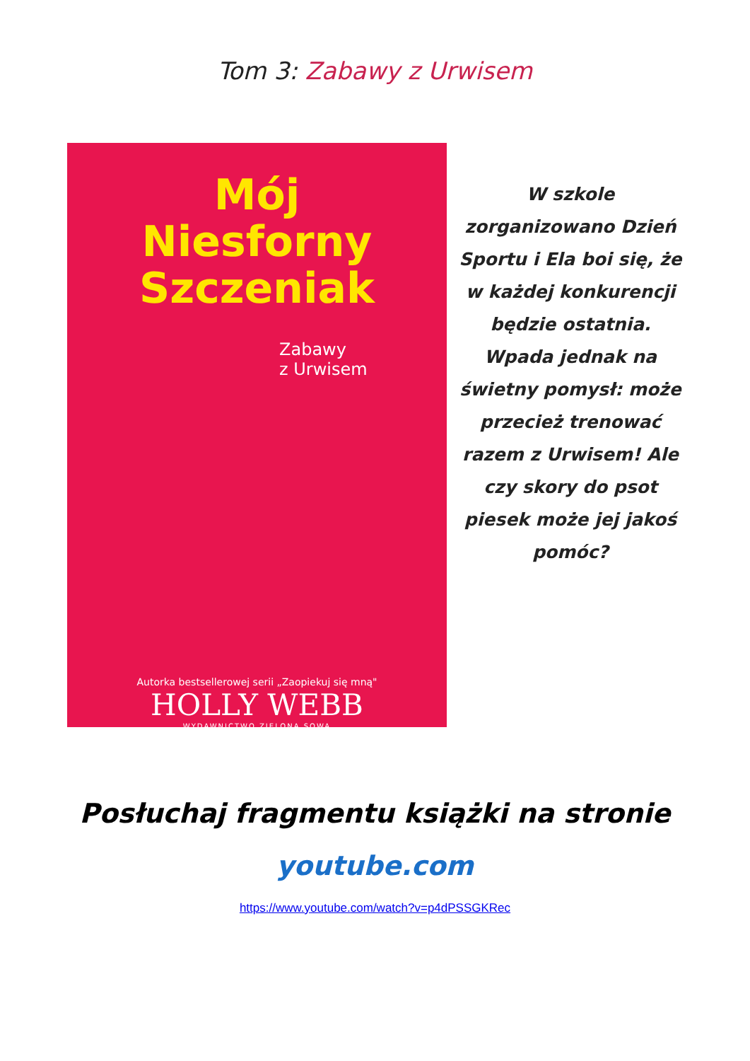Tom 3: Zabawy z Urwisem
Mój
Niesforny
Szczeniak
Zabawy
z Urwisem
Autorka bestsellerowej serii „Zaopiekuj się mną"
HOLLY WEBB
WYDAWNICTWO ZIELONA SOWA
W szkole zorganizowano Dzień Sportu i Ela boi się, że w każdej konkurencji będzie ostatnia. Wpada jednak na świetny pomysł: może przecież trenować razem z Urwisem! Ale czy skory do psot piesek może jej jakoś pomóc?
Posłuchaj fragmentu książki na stronie
youtube.com
https://www.youtube.com/watch?v=p4dPSSGKRec